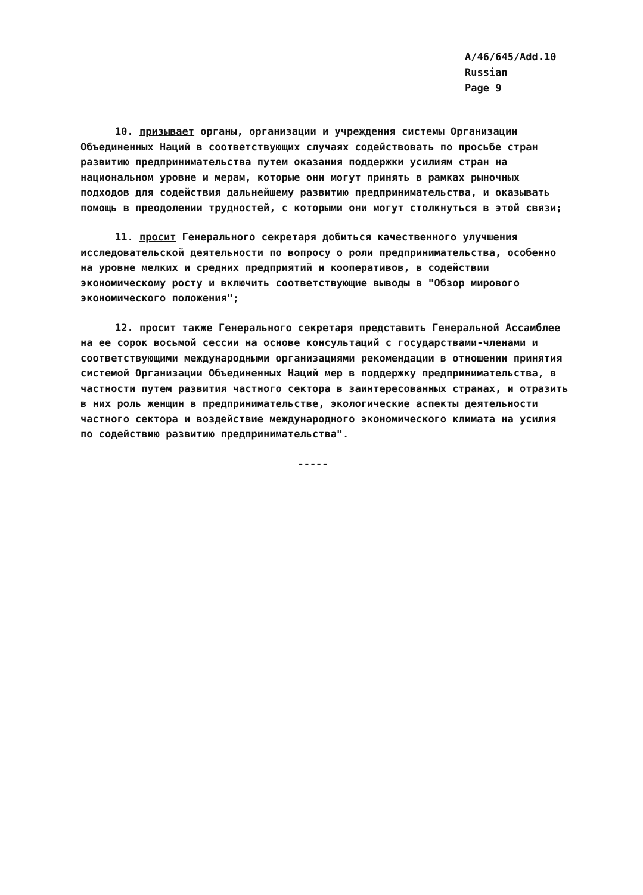A/46/645/Add.10
Russian
Page 9
10. призывает органы, организации и учреждения системы Организации Объединенных Наций в соответствующих случаях содействовать по просьбе стран развитию предпринимательства путем оказания поддержки усилиям стран на национальном уровне и мерам, которые они могут принять в рамках рыночных подходов для содействия дальнейшему развитию предпринимательства, и оказывать помощь в преодолении трудностей, с которыми они могут столкнуться в этой связи;
11. просит Генерального секретаря добиться качественного улучшения исследовательской деятельности по вопросу о роли предпринимательства, особенно на уровне мелких и средних предприятий и кооперативов, в содействии экономическому росту и включить соответствующие выводы в "Обзор мирового экономического положения";
12. просит также Генерального секретаря представить Генеральной Ассамблее на ее сорок восьмой сессии на основе консультаций с государствами-членами и соответствующими международными организациями рекомендации в отношении принятия системой Организации Объединенных Наций мер в поддержку предпринимательства, в частности путем развития частного сектора в заинтересованных странах, и отразить в них роль женщин в предпринимательстве, экологические аспекты деятельности частного сектора и воздействие международного экономического климата на усилия по содействию развитию предпринимательства".
-----